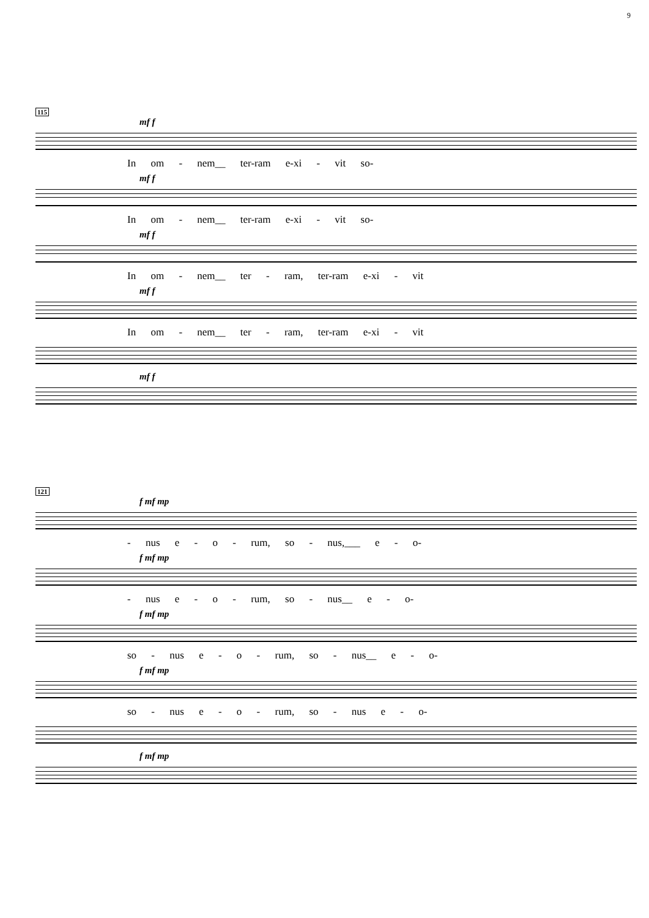9
115
mf f
In om - nem__ ter-ram e-xi - vit so-
mf f
In om - nem__ ter-ram e-xi - vit so-
mf f
In om - nem__ ter - ram, ter-ram e-xi - vit
mf f
In om - nem__ ter - ram, ter-ram e-xi - vit
mf f
121
f mf mp
- nus e - o - rum, so - nus,___ e - o-
f mf mp
- nus e - o - rum, so - nus__ e - o-
f mf mp
so - nus e - o - rum, so - nus__ e - o-
f mf mp
so - nus e - o - rum, so - nus e - o-
f mf mp